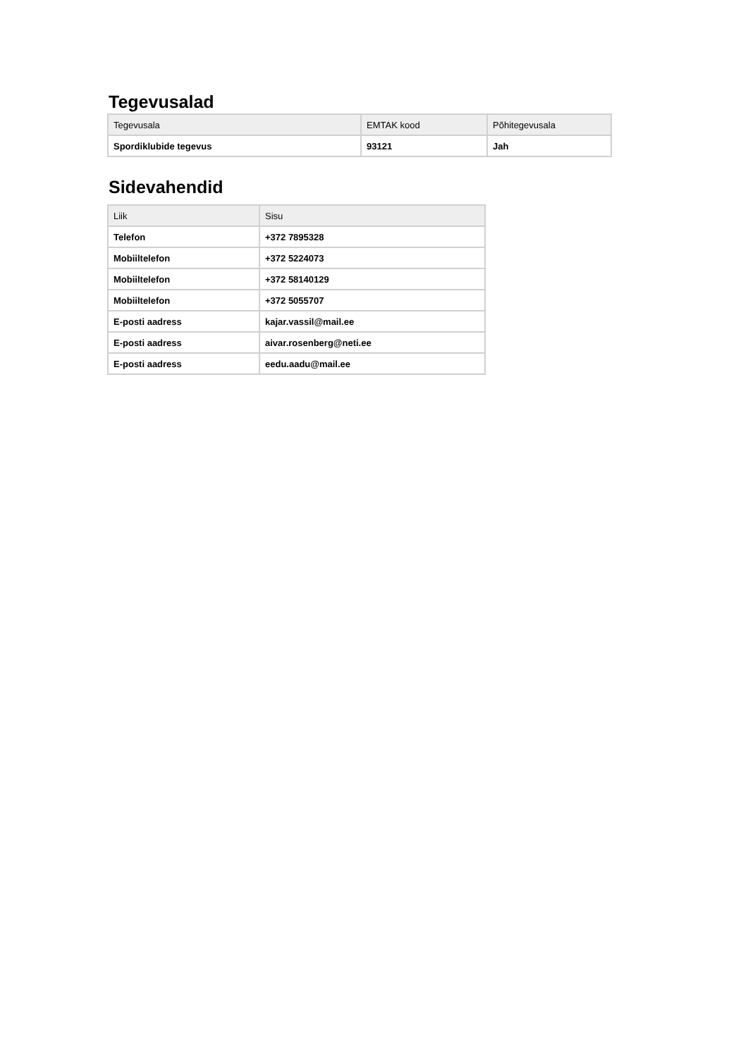Tegevusalad
| Tegevusala | EMTAK kood | Põhitegevusala |
| --- | --- | --- |
| Spordiklubide tegevus | 93121 | Jah |
Sidevahendid
| Liik | Sisu |
| --- | --- |
| Telefon | +372 7895328 |
| Mobiiltelefon | +372 5224073 |
| Mobiiltelefon | +372 58140129 |
| Mobiiltelefon | +372 5055707 |
| E-posti aadress | kajar.vassil@mail.ee |
| E-posti aadress | aivar.rosenberg@neti.ee |
| E-posti aadress | eedu.aadu@mail.ee |